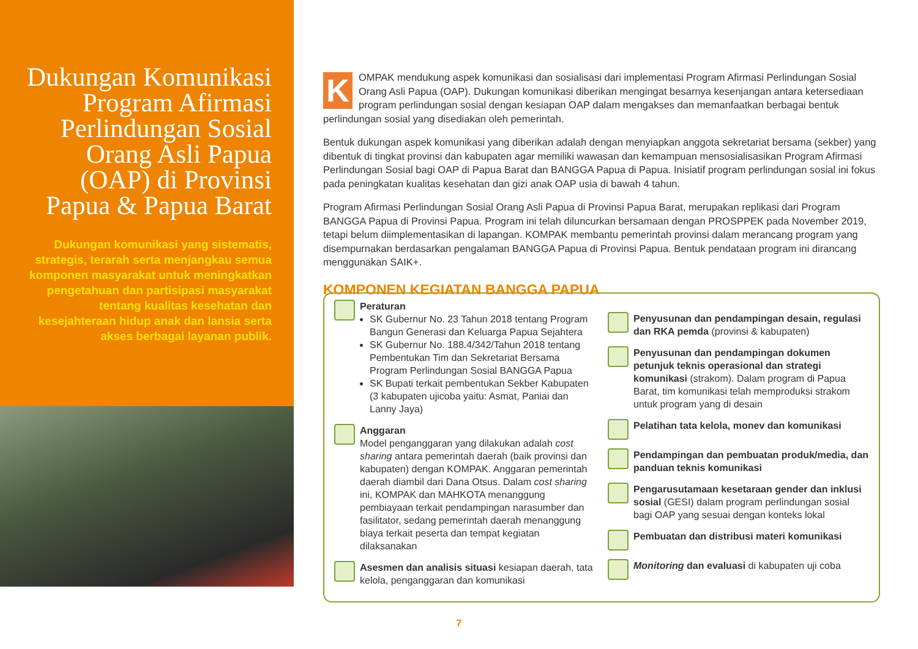Dukungan Komunikasi Program Afirmasi Perlindungan Sosial Orang Asli Papua (OAP) di Provinsi Papua & Papua Barat
Dukungan komunikasi yang sistematis, strategis, terarah serta menjangkau semua komponen masyarakat untuk meningkatkan pengetahuan dan partisipasi masyarakat tentang kualitas kesehatan dan kesejahteraan hidup anak dan lansia serta akses berbagai layanan publik.
KOMPAK mendukung aspek komunikasi dan sosialisasi dari implementasi Program Afirmasi Perlindungan Sosial Orang Asli Papua (OAP). Dukungan komunikasi diberikan mengingat besarnya kesenjangan antara ketersediaan program perlindungan sosial dengan kesiapan OAP dalam mengakses dan memanfaatkan berbagai bentuk perlindungan sosial yang disediakan oleh pemerintah.
Bentuk dukungan aspek komunikasi yang diberikan adalah dengan menyiapkan anggota sekretariat bersama (sekber) yang dibentuk di tingkat provinsi dan kabupaten agar memiliki wawasan dan kemampuan mensosialisasikan Program Afirmasi Perlindungan Sosial bagi OAP di Papua Barat dan BANGGA Papua di Papua. Inisiatif program perlindungan sosial ini fokus pada peningkatan kualitas kesehatan dan gizi anak OAP usia di bawah 4 tahun.
Program Afirmasi Perlindungan Sosial Orang Asli Papua di Provinsi Papua Barat, merupakan replikasi dari Program BANGGA Papua di Provinsi Papua. Program ini telah diluncurkan bersamaan dengan PROSPPEK pada November 2019, tetapi belum diimplementasikan di lapangan. KOMPAK membantu pemerintah provinsi dalam merancang program yang disempurnakan berdasarkan pengalaman BANGGA Papua di Provinsi Papua. Bentuk pendataan program ini dirancang menggunakan SAIK+.
KOMPONEN KEGIATAN BANGGA PAPUA
Peraturan
SK Gubernur No. 23 Tahun 2018 tentang Program Bangun Generasi dan Keluarga Papua Sejahtera
SK Gubernur No. 188.4/342/Tahun 2018 tentang Pembentukan Tim dan Sekretariat Bersama Program Perlindungan Sosial BANGGA Papua
SK Bupati terkait pembentukan Sekber Kabupaten (3 kabupaten ujicoba yaitu: Asmat, Paniai dan Lanny Jaya)
Anggaran
Model penganggaran yang dilakukan adalah cost sharing antara pemerintah daerah (baik provinsi dan kabupaten) dengan KOMPAK. Anggaran pemerintah daerah diambil dari Dana Otsus. Dalam cost sharing ini, KOMPAK dan MAHKOTA menanggung pembiayaan terkait pendampingan narasumber dan fasilitator, sedang pemerintah daerah menanggung biaya terkait peserta dan tempat kegiatan dilaksanakan
Asesmen dan analisis situasi kesiapan daerah, tata kelola, penganggaran dan komunikasi
Penyusunan dan pendampingan desain, regulasi dan RKA pemda (provinsi & kabupaten)
Penyusunan dan pendampingan dokumen petunjuk teknis operasional dan strategi komunikasi (strakom). Dalam program di Papua Barat, tim komunikasi telah memproduksi strakom untuk program yang di desain
Pelatihan tata kelola, monev dan komunikasi
Pendampingan dan pembuatan produk/media, dan panduan teknis komunikasi
Pengarusutamaan kesetaraan gender dan inklusi sosial (GESI) dalam program perlindungan sosial bagi OAP yang sesuai dengan konteks lokal
Pembuatan dan distribusi materi komunikasi
Monitoring dan evaluasi di kabupaten uji coba
7